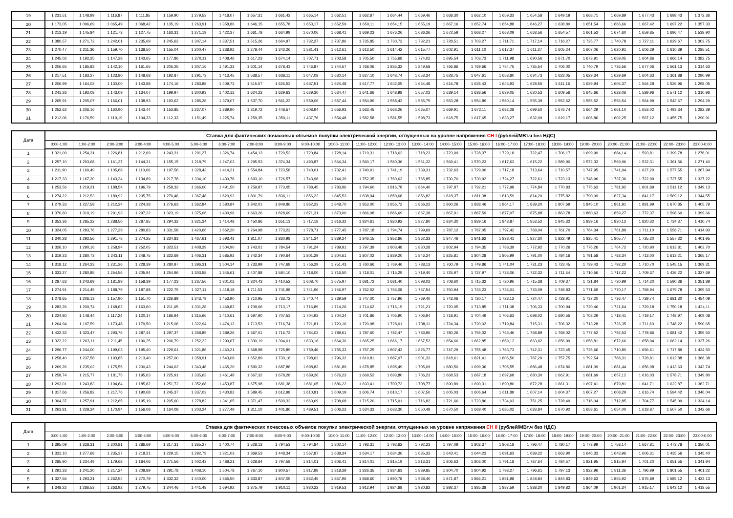| 19 | 1 231,51 | 1 148,99 | 1 116,87 | 1 111,85 | 1 159,90 | 1 279,53 | 1 418,07 | 1 657,31 | 1 661,42 | 1 665,14 | 1 662,51 | 1 662,87 | 1 664,44 | 1 669,46 | 1 668,30 | 1 662,10 | 1 659,33 | 1 654,58 | 1 649,19 | 1 668,71 | 1 669,89 | 1 677,43 | 1 698,43 | 1 372,36 |
| 20 | 1 173,05 | 1 096,69 | 1 065,49 | 1 068,42 | 1 135,19 | 1 263,91 | 1 358,86 | 1 646,15 | 1 655,78 | 1 653,17 | 1 652,59 | 1 650,11 | 1 654,15 | 1 655,19 | 1 667,16 | 1 652,74 | 1 654,88 | 1 646,27 | 1 638,80 | 1 651,54 | 1 666,66 | 1 667,42 | 1 697,22 | 1 357,33 |
| 21 | 1 213,19 | 1 145,84 | 1 121,73 | 1 127,75 | 1 163,31 | 1 271,19 | 1 422,37 | 1 661,78 | 1 664,99 | 1 670,06 | 1 668,41 | 1 669,23 | 1 676,26 | 1 686,36 | 1 672,59 | 1 668,27 | 1 668,09 | 1 663,56 | 1 654,57 | 1 661,53 | 1 674,60 | 1 659,85 | 1 696,47 | 1 538,90 |
| 22 | 1 380,57 | 1 271,72 | 1 242,01 | 1 235,69 | 1 245,62 | 1 307,14 | 1 337,51 | 1 515,26 | 1 664,97 | 1 732,27 | 1 737,86 | 1 735,85 | 1 730,72 | 1 732,21 | 1 728,51 | 1 703,27 | 1 711,71 | 1 717,14 | 1 716,27 | 1 725,77 | 1 740,78 | 1 727,11 | 1 629,67 | 1 303,75 |
| 23 | 1 270,47 | 1 211,36 | 1 159,70 | 1 138,50 | 1 155,04 | 1 200,47 | 1 238,92 | 1 278,44 | 1 342,26 | 1 581,41 | 1 612,61 | 1 613,50 | 1 614,42 | 1 615,77 | 1 602,91 | 1 611,10 | 1 617,37 | 1 611,27 | 1 605,24 | 1 607,06 | 1 620,91 | 1 606,29 | 1 610,39 | 1 285,51 |
| 24 | 1 245,02 | 1 192,25 | 1 147,28 | 1 143,65 | 1 177,86 | 1 270,11 | 1 408,46 | 1 617,23 | 1 674,14 | 1 707,71 | 1 703,58 | 1 705,50 | 1 755,68 | 1 774,02 | 1 695,54 | 1 703,73 | 1 711,98 | 1 690,56 | 1 671,70 | 1 673,91 | 1 659,05 | 1 604,86 | 1 666,14 | 1 382,75 |
| 25 | 1 206,65 | 1 185,83 | 1 142,10 | 1 161,65 | 1 205,25 | 1 307,16 | 1 491,33 | 1 601,14 | 1 678,43 | 1 746,87 | 1 744,57 | 1 768,06 | 1 835,32 | 1 849,58 | 1 766,86 | 1 769,66 | 1 754,75 | 1 735,54 | 1 706,00 | 1 740,79 | 1 736,56 | 1 677,06 | 1 561,13 | 1 314,63 |
| 26 | 1 217,51 | 1 183,27 | 1 123,80 | 1 148,68 | 1 192,87 | 1 291,73 | 1 413,45 | 1 538,57 | 1 636,11 | 1 647,08 | 1 630,14 | 1 627,10 | 1 643,74 | 1 653,34 | 1 628,75 | 1 647,61 | 1 653,80 | 1 634,73 | 1 623,05 | 1 629,34 | 1 629,69 | 1 604,33 | 1 361,88 | 1 290,99 |
| 27 | 1 206,99 | 1 164,02 | 1 130,00 | 1 143,88 | 1 174,16 | 1 283,88 | 1 409,73 | 1 515,57 | 1 626,53 | 1 637,51 | 1 624,48 | 1 617,77 | 1 642,05 | 1 654,48 | 1 616,78 | 1 635,43 | 1 645,93 | 1 628,55 | 1 611,16 | 1 629,94 | 1 605,37 | 1 564,28 | 1 526,96 | 1 298,05 |
| 28 | 1 241,26 | 1 192,08 | 1 143,09 | 1 134,07 | 1 199,97 | 1 300,93 | 1 402,12 | 1 624,23 | 1 629,63 | 1 629,30 | 1 634,47 | 1 641,66 | 1 648,98 | 1 657,02 | 1 639,14 | 1 638,56 | 1 639,05 | 1 620,53 | 1 609,56 | 1 645,66 | 1 628,06 | 1 589,96 | 1 571,12 | 1 310,96 |
| 29 | 1 265,91 | 1 205,07 | 1 166,01 | 1 138,93 | 1 193,62 | 1 285,28 | 1 379,07 | 1 537,70 | 1 561,23 | 1 559,06 | 1 557,44 | 1 554,99 | 1 558,42 | 1 555,75 | 1 553,28 | 1 554,89 | 1 560,14 | 1 555,39 | 1 552,62 | 1 555,52 | 1 556,54 | 1 564,99 | 1 542,67 | 1 294,29 |
| 30 | 1 252,62 | 1 206,16 | 1 160,90 | 1 143,44 | 1 153,85 | 1 227,07 | 1 289,90 | 1 319,72 | 1 448,57 | 1 608,94 | 1 656,93 | 1 663,45 | 1 663,26 | 1 665,07 | 1 669,91 | 1 672,11 | 1 682,28 | 1 699,50 | 1 676,74 | 1 664,29 | 1 661,10 | 1 653,02 | 1 493,34 | 1 282,39 |
| 31 | 1 212,06 | 1 176,59 | 1 119,19 | 1 104,33 | 1 112,33 | 1 151,49 | 1 225,74 | 1 259,35 | 1 350,11 | 1 437,76 | 1 554,48 | 1 582,58 | 1 581,55 | 1 598,73 | 1 618,75 | 1 617,65 | 1 633,27 | 1 632,09 | 1 619,17 | 1 606,86 | 1 602,25 | 1 567,12 | 1 455,75 | 1 290,91 |
| Дата | Ставка для фактических почасовых объемов покупки электрической энергии, отпущенных на уровне напряжения СН I (рублей/МВт.ч без НДС) | | | | | | | | | | | | | | | | | | | | | | | |
| --- | --- | --- | --- | --- | --- | --- | --- | --- | --- | --- | --- | --- | --- | --- | --- | --- | --- | --- | --- | --- | --- | --- | --- | --- |
| | 0:00-1:00 | 1:00-2:00 | 2:00-3:00 | 3:00-4:00 | 4:00-5:00 | 5:00-6:00 | 6:00-7:00 | 7:00-8:00 | 8:00-9:00 | 9:00-10:00 | 10:00- 11:00 | 11:00- 12:00 | 12:00- 13:00 | 13:00- 14:00 | 14:00- 15:00 | 15:00- 16:00 | 16:00- 17:00 | 17:00- 18:00 | 18:00- 19:00 | 19:00- 20:00 | 20:00- 21:00 | 21:00- 22:00 | 22:00- 23:00 | 23:00-0:00 |
| 1 | 1 321,09 | 1 254,31 | 1 226,81 | 1 212,69 | 1 243,31 | 1 291,27 | 1 326,74 | 1 454,13 | 1 720,53 | 1 720,84 | 1 728,14 | 1 719,31 | 1 718,62 | 1 718,23 | 1 723,09 | 1 728,37 | 1 729,18 | 1 722,47 | 1 706,17 | 1 699,99 | 1 684,14 | 1 593,81 | 1 399,78 | 1 276,01 |
| 2 | 1 257,10 | 1 203,68 | 1 161,37 | 1 144,31 | 1 155,15 | 1 218,79 | 1 247,03 | 1 295,53 | 1 374,34 | 1 493,87 | 1 564,34 | 1 560,17 | 1 560,36 | 1 561,32 | 1 569,41 | 1 570,23 | 1 617,63 | 1 615,22 | 1 589,90 | 1 572,33 | 1 569,96 | 1 532,31 | 1 361,56 | 1 271,40 |
| 3 | 1 211,90 | 1 160,49 | 1 105,68 | 1 110,06 | 1 197,56 | 1 328,43 | 1 414,21 | 1 554,84 | 1 723,58 | 1 740,01 | 1 732,41 | 1 740,01 | 1 741,19 | 1 739,31 | 1 732,63 | 1 729,00 | 1 717,18 | 1 713,64 | 1 710,57 | 1 747,95 | 1 741,94 | 1 627,20 | 1 577,55 | 1 267,94 |
| 4 | 1 217,33 | 1 167,20 | 1 143,24 | 1 134,89 | 1 217,78 | 1 334,10 | 1 430,78 | 1 693,10 | 1 726,57 | 1 743,98 | 1 744,39 | 1 752,35 | 1 760,63 | 1 765,85 | 1 730,70 | 1 730,92 | 1 724,27 | 1 722,61 | 1 723,13 | 1 748,96 | 1 737,36 | 1 722,99 | 1 727,55 | 1 327,22 |
| 5 | 1 253,56 | 1 219,21 | 1 188,54 | 1 196,79 | 1 258,32 | 1 366,00 | 1 491,50 | 1 759,87 | 1 773,05 | 1 788,45 | 1 783,96 | 1 794,60 | 1 816,78 | 1 864,40 | 1 797,87 | 1 792,21 | 1 777,98 | 1 774,84 | 1 770,83 | 1 775,63 | 1 781,92 | 1 801,89 | 1 511,12 | 1 349,13 |
| 6 | 1 274,22 | 1 212,53 | 1 189,92 | 1 205,75 | 1 270,46 | 1 367,48 | 1 620,92 | 1 801,79 | 1 836,11 | 1 856,22 | 1 845,53 | 1 838,94 | 1 850,68 | 1 856,82 | 1 818,37 | 1 811,38 | 1 813,59 | 1 814,20 | 1 775,82 | 1 790,09 | 1 827,34 | 1 841,17 | 1 569,12 | 1 344,55 |
| 7 | 1 279,33 | 1 227,58 | 1 212,24 | 1 224,38 | 1 276,63 | 1 362,84 | 1 580,84 | 1 842,01 | 1 849,86 | 1 862,23 | 1 848,70 | 1 853,00 | 1 856,72 | 1 866,22 | 1 860,26 | 1 838,46 | 1 864,17 | 1 839,20 | 1 807,69 | 1 845,10 | 1 861,91 | 1 891,99 | 1 670,85 | 1 405,79 |
| 8 | 1 370,60 | 1 310,19 | 1 291,93 | 1 297,22 | 1 323,19 | 1 375,06 | 1 430,96 | 1 663,26 | 1 828,69 | 1 871,31 | 1 873,00 | 1 866,08 | 1 866,69 | 1 867,38 | 1 867,91 | 1 867,59 | 1 877,07 | 1 875,88 | 1 863,78 | 1 860,63 | 1 859,27 | 1 772,37 | 1 598,60 | 1 399,66 |
| 9 | 1 353,36 | 1 285,22 | 1 288,50 | 1 287,85 | 1 294,32 | 1 321,34 | 1 414,48 | 1 450,86 | 1 651,13 | 1 717,18 | 1 816,32 | 1 824,61 | 1 820,92 | 1 827,80 | 1 834,30 | 1 839,16 | 1 848,87 | 1 853,52 | 1 845,32 | 1 839,16 | 1 830,12 | 1 820,32 | 1 734,37 | 1 410,74 |
| 10 | 1 324,05 | 1 283,76 | 1 277,29 | 1 280,83 | 1 331,58 | 1 420,66 | 1 662,20 | 1 764,98 | 1 773,22 | 1 778,71 | 1 777,45 | 1 787,18 | 1 794,74 | 1 799,69 | 1 787,12 | 1 787,05 | 1 797,42 | 1 768,04 | 1 761,70 | 1 764,34 | 1 761,89 | 1 711,10 | 1 558,71 | 1 414,93 |
| 11 | 1 340,28 | 1 292,56 | 1 291,76 | 1 274,25 | 1 334,83 | 1 467,61 | 1 693,43 | 1 811,07 | 1 830,98 | 1 841,34 | 1 839,24 | 1 846,15 | 1 852,66 | 1 862,33 | 1 847,46 | 1 841,62 | 1 838,41 | 1 827,30 | 1 822,49 | 1 825,41 | 1 805,77 | 1 735,20 | 1 557,32 | 1 401,95 |
| 12 | 1 326,10 | 1 290,16 | 1 258,94 | 1 252,05 | 1 323,51 | 1 408,39 | 1 504,90 | 1 743,01 | 1 784,54 | 1 791,24 | 1 789,91 | 1 797,39 | 1 803,48 | 1 830,28 | 1 802,94 | 1 794,35 | 1 788,39 | 1 772,92 | 1 770,26 | 1 776,26 | 1 764,72 | 1 720,90 | 1 613,81 | 1 403,70 |
| 13 | 1 319,23 | 1 280,73 | 1 243,11 | 1 248,75 | 1 322,69 | 1 406,31 | 1 585,92 | 1 742,34 | 1 790,64 | 1 801,29 | 1 804,61 | 1 807,02 | 1 839,20 | 1 846,24 | 1 825,81 | 1 804,28 | 1 805,99 | 1 791,00 | 1 784,16 | 1 791,58 | 1 783,34 | 1 713,00 | 1 613,21 | 1 365,17 |
| 14 | 1 318,12 | 1 264,23 | 1 231,26 | 1 228,39 | 1 280,97 | 1 396,31 | 1 504,14 | 1 733,99 | 1 747,68 | 1 756,29 | 1 751,43 | 1 760,66 | 1 769,46 | 1 788,13 | 1 760,79 | 1 749,86 | 1 741,04 | 1 731,23 | 1 723,45 | 1 739,43 | 1 792,20 | 1 710,70 | 1 545,15 | 1 369,31 |
| 15 | 1 333,27 | 1 280,85 | 1 254,56 | 1 205,94 | 1 254,96 | 1 303,58 | 1 345,61 | 1 407,88 | 1 584,10 | 1 718,00 | 1 716,50 | 1 718,01 | 1 715,29 | 1 719,40 | 1 725,97 | 1 727,97 | 1 733,06 | 1 722,32 | 1 711,64 | 1 710,56 | 1 717,22 | 1 709,37 | 1 436,22 | 1 327,69 |
| 16 | 1 287,63 | 1 243,69 | 1 181,89 | 1 158,39 | 1 177,23 | 1 237,56 | 1 301,02 | 1 324,43 | 1 410,52 | 1 608,70 | 1 675,97 | 1 681,72 | 1 681,40 | 1 698,02 | 1 708,60 | 1 715,32 | 1 720,96 | 1 715,38 | 1 709,37 | 1 721,84 | 1 730,99 | 1 714,20 | 1 590,36 | 1 351,89 |
| 17 | 1 274,91 | 1 214,45 | 1 188,79 | 1 187,88 | 1 222,75 | 1 327,11 | 1 418,18 | 1 711,53 | 1 741,98 | 1 741,96 | 1 746,97 | 1 762,52 | 1 766,08 | 1 767,54 | 1 750,94 | 1 743,23 | 1 736,01 | 1 733,09 | 1 748,83 | 1 771,69 | 1 770,17 | 1 758,94 | 1 679,78 | 1 395,53 |
| 18 | 1 278,65 | 1 206,13 | 1 157,90 | 1 151,70 | 1 226,89 | 1 343,79 | 1 453,90 | 1 710,95 | 1 733,72 | 1 740,74 | 1 739,59 | 1 747,00 | 1 757,96 | 1 769,40 | 1 743,06 | 1 720,17 | 1 728,12 | 1 724,47 | 1 728,91 | 1 737,20 | 1 736,47 | 1 739,74 | 1 681,30 | 1 454,09 |
| 19 | 1 283,26 | 1 200,74 | 1 168,62 | 1 163,60 | 1 211,65 | 1 331,28 | 1 469,82 | 1 709,06 | 1 713,17 | 1 716,89 | 1 714,26 | 1 714,62 | 1 716,19 | 1 721,21 | 1 720,05 | 1 713,85 | 1 711,08 | 1 706,33 | 1 700,94 | 1 720,46 | 1 721,64 | 1 729,18 | 1 750,18 | 1 424,11 |
| 20 | 1 224,80 | 1 148,44 | 1 117,24 | 1 120,17 | 1 186,94 | 1 315,66 | 1 410,61 | 1 697,90 | 1 707,53 | 1 704,92 | 1 704,34 | 1 701,86 | 1 705,90 | 1 706,94 | 1 718,91 | 1 704,49 | 1 706,63 | 1 698,02 | 1 690,55 | 1 703,29 | 1 718,41 | 1 719,17 | 1 748,97 | 1 409,08 |
| 21 | 1 264,94 | 1 197,59 | 1 173,48 | 1 179,50 | 1 215,06 | 1 322,94 | 1 474,12 | 1 713,53 | 1 716,74 | 1 721,81 | 1 720,16 | 1 720,98 | 1 728,01 | 1 738,11 | 1 724,34 | 1 720,02 | 1 719,84 | 1 715,31 | 1 706,32 | 1 713,28 | 1 726,35 | 1 711,60 | 1 748,22 | 1 590,65 |
| 22 | 1 432,32 | 1 323,47 | 1 293,76 | 1 287,44 | 1 297,37 | 1 358,89 | 1 389,26 | 1 567,01 | 1 716,72 | 1 784,02 | 1 789,61 | 1 787,60 | 1 782,47 | 1 783,96 | 1 780,26 | 1 755,02 | 1 763,46 | 1 768,89 | 1 768,02 | 1 777,52 | 1 792,53 | 1 778,86 | 1 681,42 | 1 355,50 |
| 23 | 1 322,22 | 1 263,11 | 1 211,45 | 1 190,25 | 1 206,79 | 1 252,22 | 1 290,67 | 1 330,19 | 1 394,01 | 1 633,16 | 1 664,36 | 1 665,25 | 1 666,17 | 1 667,52 | 1 654,66 | 1 662,85 | 1 669,12 | 1 663,02 | 1 656,99 | 1 658,81 | 1 672,66 | 1 658,04 | 1 662,14 | 1 337,26 |
| 24 | 1 296,77 | 1 244,00 | 1 199,03 | 1 195,40 | 1 229,61 | 1 321,86 | 1 460,21 | 1 668,98 | 1 725,89 | 1 759,46 | 1 755,33 | 1 757,25 | 1 807,43 | 1 825,77 | 1 747,29 | 1 755,48 | 1 763,73 | 1 742,31 | 1 723,45 | 1 725,66 | 1 710,80 | 1 656,61 | 1 717,89 | 1 434,50 |
| 25 | 1 258,40 | 1 237,58 | 1 193,85 | 1 213,40 | 1 257,00 | 1 358,91 | 1 543,08 | 1 652,89 | 1 730,18 | 1 798,62 | 1 796,32 | 1 819,81 | 1 887,07 | 1 901,33 | 1 818,61 | 1 821,41 | 1 806,50 | 1 787,29 | 1 757,75 | 1 792,54 | 1 788,31 | 1 728,81 | 1 612,88 | 1 366,38 |
| 26 | 1 269,26 | 1 235,02 | 1 175,55 | 1 200,43 | 1 244,62 | 1 343,48 | 1 465,20 | 1 590,32 | 1 687,86 | 1 698,83 | 1 681,89 | 1 678,85 | 1 695,49 | 1 705,09 | 1 680,50 | 1 699,36 | 1 705,55 | 1 686,48 | 1 674,80 | 1 681,09 | 1 681,44 | 1 656,08 | 1 413,63 | 1 342,74 |
| 27 | 1 258,74 | 1 215,77 | 1 181,75 | 1 195,63 | 1 225,91 | 1 335,63 | 1 461,48 | 1 567,32 | 1 678,28 | 1 689,26 | 1 676,23 | 1 669,52 | 1 693,80 | 1 706,23 | 1 668,53 | 1 687,18 | 1 697,68 | 1 680,30 | 1 662,91 | 1 681,69 | 1 657,12 | 1 616,03 | 1 578,71 | 1 349,80 |
| 28 | 1 293,01 | 1 243,83 | 1 194,84 | 1 185,82 | 1 251,72 | 1 352,68 | 1 453,87 | 1 675,98 | 1 681,38 | 1 681,05 | 1 686,22 | 1 693,41 | 1 700,73 | 1 708,77 | 1 690,89 | 1 690,31 | 1 690,80 | 1 672,28 | 1 661,31 | 1 697,41 | 1 679,81 | 1 641,71 | 1 622,87 | 1 362,71 |
| 29 | 1 317,66 | 1 256,82 | 1 217,76 | 1 190,68 | 1 245,37 | 1 337,03 | 1 430,82 | 1 589,45 | 1 612,98 | 1 610,81 | 1 609,19 | 1 606,74 | 1 610,17 | 1 607,50 | 1 605,03 | 1 606,64 | 1 611,89 | 1 607,14 | 1 604,37 | 1 607,27 | 1 608,29 | 1 616,74 | 1 594,42 | 1 346,04 |
| 30 | 1 304,37 | 1 257,91 | 1 212,65 | 1 195,19 | 1 205,60 | 1 278,82 | 1 341,65 | 1 371,47 | 1 500,32 | 1 660,69 | 1 708,68 | 1 715,20 | 1 715,01 | 1 716,82 | 1 721,66 | 1 723,86 | 1 734,03 | 1 751,25 | 1 728,49 | 1 716,04 | 1 712,85 | 1 704,77 | 1 545,09 | 1 334,14 |
| 31 | 1 263,81 | 1 228,34 | 1 170,94 | 1 156,08 | 1 164,08 | 1 203,24 | 1 277,49 | 1 311,10 | 1 401,86 | 1 489,51 | 1 606,23 | 1 634,33 | 1 633,30 | 1 650,48 | 1 670,50 | 1 669,40 | 1 685,02 | 1 683,84 | 1 670,92 | 1 658,61 | 1 654,00 | 1 618,87 | 1 507,50 | 1 342,66 |
| Дата | Ставка для фактических почасовых объемов покупки электрической энергии, отпущенных на уровне напряжения СН II (рублей/МВт.ч без НДС) | | | | | | | | | | | | | | | | | | | | | | | |
| --- | --- | --- | --- | --- | --- | --- | --- | --- | --- | --- | --- | --- | --- | --- | --- | --- | --- | --- | --- | --- | --- | --- | --- | --- |
| | 0:00-1:00 | 1:00-2:00 | 2:00-3:00 | 3:00-4:00 | 4:00-5:00 | 5:00-6:00 | 6:00-7:00 | 7:00-8:00 | 8:00-9:00 | 9:00-10:00 | 10:00- 11:00 | 11:00- 12:00 | 12:00- 13:00 | 13:00- 14:00 | 14:00- 15:00 | 15:00- 16:00 | 16:00- 17:00 | 17:00- 18:00 | 18:00- 19:00 | 19:00- 20:00 | 20:00- 21:00 | 21:00- 22:00 | 22:00- 23:00 | 23:00-0:00 |
| 1 | 1 395,09 | 1 328,31 | 1 300,81 | 1 286,69 | 1 317,31 | 1 365,27 | 1 400,74 | 1 528,13 | 1 794,53 | 1 794,84 | 1 802,14 | 1 793,31 | 1 792,62 | 1 792,23 | 1 797,09 | 1 802,37 | 1 803,18 | 1 796,47 | 1 780,17 | 1 773,99 | 1 758,14 | 1 667,81 | 1 473,78 | 1 350,01 |
| 2 | 1 331,10 | 1 277,68 | 1 235,37 | 1 218,31 | 1 229,15 | 1 292,79 | 1 321,03 | 1 369,53 | 1 448,34 | 1 567,87 | 1 638,34 | 1 634,17 | 1 634,36 | 1 635,32 | 1 643,41 | 1 644,23 | 1 691,63 | 1 689,22 | 1 663,90 | 1 646,33 | 1 643,96 | 1 606,31 | 1 435,56 | 1 345,40 |
| 3 | 1 285,90 | 1 234,49 | 1 179,68 | 1 184,06 | 1 271,56 | 1 402,43 | 1 488,21 | 1 628,84 | 1 797,58 | 1 814,01 | 1 806,41 | 1 814,01 | 1 815,19 | 1 813,31 | 1 806,63 | 1 803,00 | 1 791,18 | 1 787,64 | 1 784,57 | 1 821,95 | 1 815,94 | 1 701,20 | 1 651,55 | 1 341,94 |
| 4 | 1 291,33 | 1 241,20 | 1 217,24 | 1 208,89 | 1 291,78 | 1 408,10 | 1 504,78 | 1 767,10 | 1 800,57 | 1 817,98 | 1 818,39 | 1 826,35 | 1 834,63 | 1 839,85 | 1 804,70 | 1 804,92 | 1 798,27 | 1 796,61 | 1 797,13 | 1 822,96 | 1 811,36 | 1 796,99 | 1 801,55 | 1 401,22 |
| 5 | 1 327,56 | 1 293,21 | 1 262,54 | 1 270,79 | 1 332,32 | 1 440,00 | 1 565,50 | 1 833,87 | 1 847,05 | 1 862,45 | 1 857,96 | 1 868,60 | 1 890,78 | 1 938,40 | 1 871,87 | 1 866,21 | 1 851,98 | 1 848,84 | 1 844,83 | 1 849,63 | 1 855,92 | 1 875,89 | 1 585,12 | 1 423,13 |
| 6 | 1 348,22 | 1 286,53 | 1 263,92 | 1 279,75 | 1 344,46 | 1 441,48 | 1 694,92 | 1 875,79 | 1 910,11 | 1 930,22 | 1 919,53 | 1 912,94 | 1 924,68 | 1 930,82 | 1 892,37 | 1 885,38 | 1 887,59 | 1 888,20 | 1 849,82 | 1 864,09 | 1 901,34 | 1 915,17 | 1 643,12 | 1 418,55 |